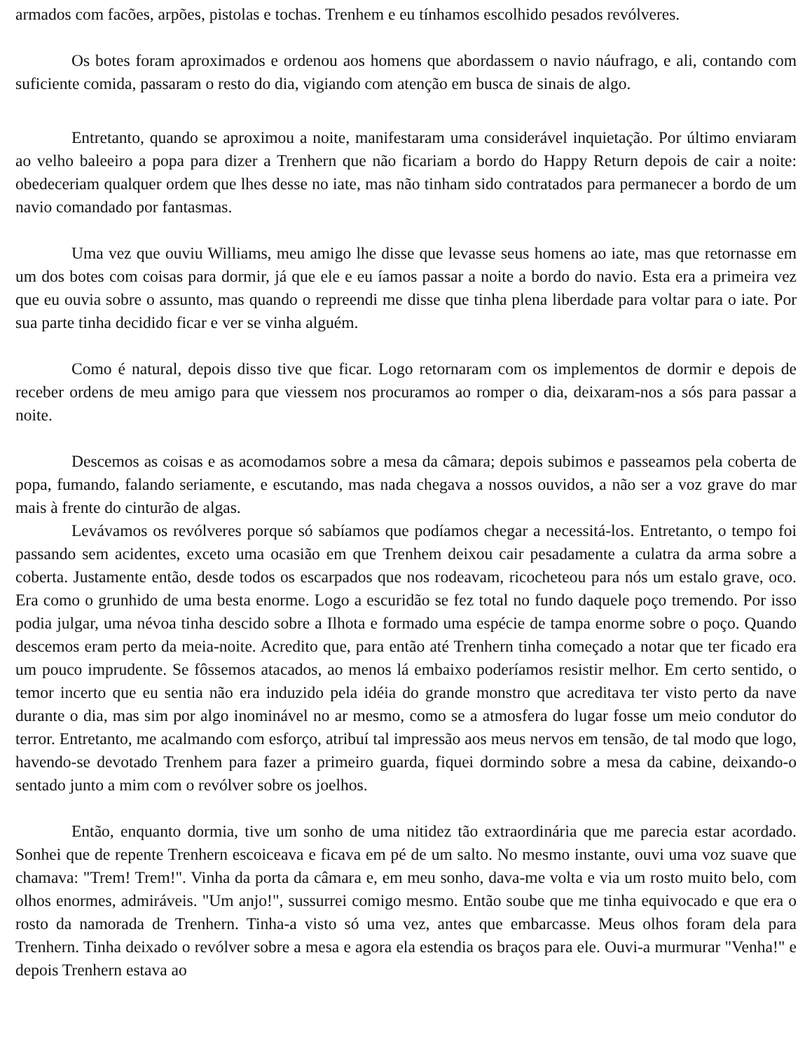armados com facões, arpões, pistolas e tochas. Trenhem e eu tínhamos escolhido pesados revólveres.
Os botes foram aproximados e ordenou aos homens que abordassem o navio náufrago, e ali, contando com suficiente comida, passaram o resto do dia, vigiando com atenção em busca de sinais de algo.
Entretanto, quando se aproximou a noite, manifestaram uma considerável inquietação. Por último enviaram ao velho baleeiro a popa para dizer a Trenhern que não ficariam a bordo do Happy Return depois de cair a noite: obedeceriam qualquer ordem que lhes desse no iate, mas não tinham sido contratados para permanecer a bordo de um navio comandado por fantasmas.
Uma vez que ouviu Williams, meu amigo lhe disse que levasse seus homens ao iate, mas que retornasse em um dos botes com coisas para dormir, já que ele e eu íamos passar a noite a bordo do navio. Esta era a primeira vez que eu ouvia sobre o assunto, mas quando o repreendi me disse que tinha plena liberdade para voltar para o iate. Por sua parte tinha decidido ficar e ver se vinha alguém.
Como é natural, depois disso tive que ficar. Logo retornaram com os implementos de dormir e depois de receber ordens de meu amigo para que viessem nos procuramos ao romper o dia, deixaram-nos a sós para passar a noite.
Descemos as coisas e as acomodamos sobre a mesa da câmara; depois subimos e passeamos pela coberta de popa, fumando, falando seriamente, e escutando, mas nada chegava a nossos ouvidos, a não ser a voz grave do mar mais à frente do cinturão de algas.
Levávamos os revólveres porque só sabíamos que podíamos chegar a necessitá-los. Entretanto, o tempo foi passando sem acidentes, exceto uma ocasião em que Trenhem deixou cair pesadamente a culatra da arma sobre a coberta. Justamente então, desde todos os escarpados que nos rodeavam, ricocheteou para nós um estalo grave, oco. Era como o grunhido de uma besta enorme. Logo a escuridão se fez total no fundo daquele poço tremendo. Por isso podia julgar, uma névoa tinha descido sobre a Ilhota e formado uma espécie de tampa enorme sobre o poço. Quando descemos eram perto da meia-noite. Acredito que, para então até Trenhern tinha começado a notar que ter ficado era um pouco imprudente. Se fôssemos atacados, ao menos lá embaixo poderíamos resistir melhor. Em certo sentido, o temor incerto que eu sentia não era induzido pela idéia do grande monstro que acreditava ter visto perto da nave durante o dia, mas sim por algo inominável no ar mesmo, como se a atmosfera do lugar fosse um meio condutor do terror. Entretanto, me acalmando com esforço, atribuí tal impressão aos meus nervos em tensão, de tal modo que logo, havendo-se devotado Trenhem para fazer a primeiro guarda, fiquei dormindo sobre a mesa da cabine, deixando-o sentado junto a mim com o revólver sobre os joelhos.
Então, enquanto dormia, tive um sonho de uma nitidez tão extraordinária que me parecia estar acordado. Sonhei que de repente Trenhern escoiceava e ficava em pé de um salto. No mesmo instante, ouvi uma voz suave que chamava: "Trem! Trem!". Vinha da porta da câmara e, em meu sonho, dava-me volta e via um rosto muito belo, com olhos enormes, admiráveis. "Um anjo!", sussurrei comigo mesmo. Então soube que me tinha equivocado e que era o rosto da namorada de Trenhern. Tinha-a visto só uma vez, antes que embarcasse. Meus olhos foram dela para Trenhern. Tinha deixado o revólver sobre a mesa e agora ela estendia os braços para ele. Ouvi-a murmurar "Venha!" e depois Trenhern estava ao